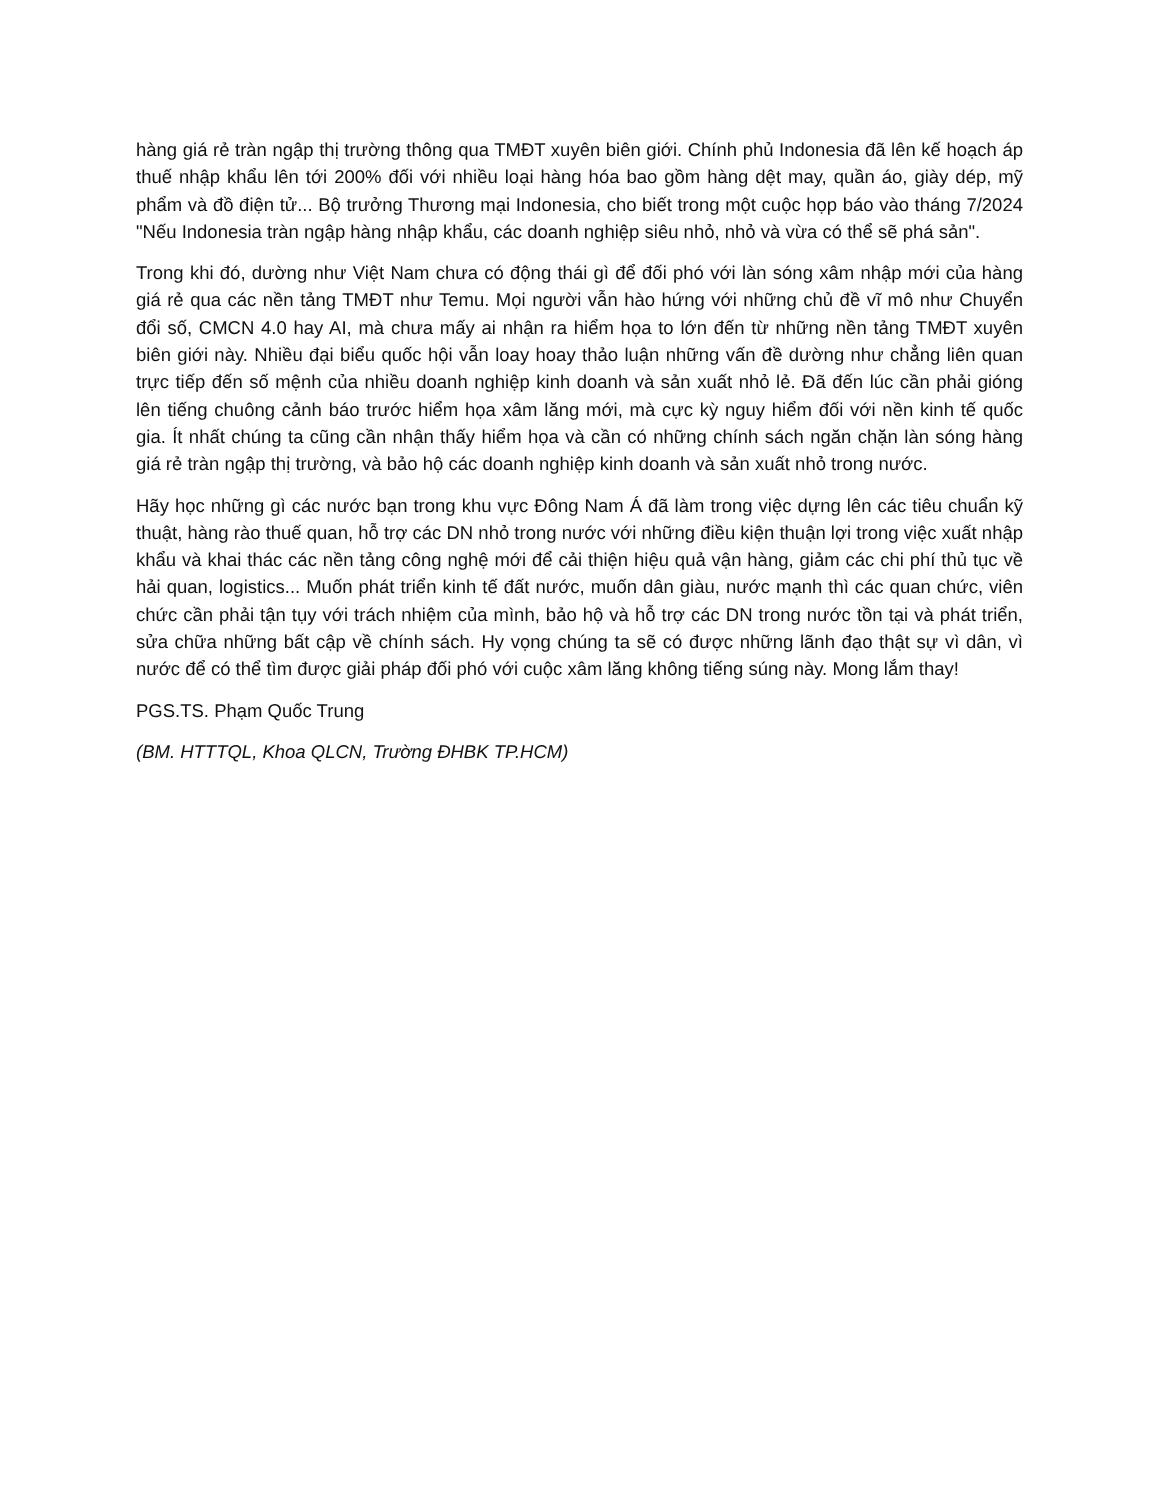hàng giá rẻ tràn ngập thị trường thông qua TMĐT xuyên biên giới. Chính phủ Indonesia đã lên kế hoạch áp thuế nhập khẩu lên tới 200% đối với nhiều loại hàng hóa bao gồm hàng dệt may, quần áo, giày dép, mỹ phẩm và đồ điện tử... Bộ trưởng Thương mại Indonesia, cho biết trong một cuộc họp báo vào tháng 7/2024 "Nếu Indonesia tràn ngập hàng nhập khẩu, các doanh nghiệp siêu nhỏ, nhỏ và vừa có thể sẽ phá sản".
Trong khi đó, dường như Việt Nam chưa có động thái gì để đối phó với làn sóng xâm nhập mới của hàng giá rẻ qua các nền tảng TMĐT như Temu. Mọi người vẫn hào hứng với những chủ đề vĩ mô như Chuyển đổi số, CMCN 4.0 hay AI, mà chưa mấy ai nhận ra hiểm họa to lớn đến từ những nền tảng TMĐT xuyên biên giới này. Nhiều đại biểu quốc hội vẫn loay hoay thảo luận những vấn đề dường như chẳng liên quan trực tiếp đến số mệnh của nhiều doanh nghiệp kinh doanh và sản xuất nhỏ lẻ. Đã đến lúc cần phải gióng lên tiếng chuông cảnh báo trước hiểm họa xâm lăng mới, mà cực kỳ nguy hiểm đối với nền kinh tế quốc gia. Ít nhất chúng ta cũng cần nhận thấy hiểm họa và cần có những chính sách ngăn chặn làn sóng hàng giá rẻ tràn ngập thị trường, và bảo hộ các doanh nghiệp kinh doanh và sản xuất nhỏ trong nước.
Hãy học những gì các nước bạn trong khu vực Đông Nam Á đã làm trong việc dựng lên các tiêu chuẩn kỹ thuật, hàng rào thuế quan, hỗ trợ các DN nhỏ trong nước với những điều kiện thuận lợi trong việc xuất nhập khẩu và khai thác các nền tảng công nghệ mới để cải thiện hiệu quả vận hàng, giảm các chi phí thủ tục về hải quan, logistics... Muốn phát triển kinh tế đất nước, muốn dân giàu, nước mạnh thì các quan chức, viên chức cần phải tận tụy với trách nhiệm của mình, bảo hộ và hỗ trợ các DN trong nước tồn tại và phát triển, sửa chữa những bất cập về chính sách. Hy vọng chúng ta sẽ có được những lãnh đạo thật sự vì dân, vì nước để có thể tìm được giải pháp đối phó với cuộc xâm lăng không tiếng súng này. Mong lắm thay!
PGS.TS. Phạm Quốc Trung
(BM. HTTTQL, Khoa QLCN, Trường ĐHBK TP.HCM)